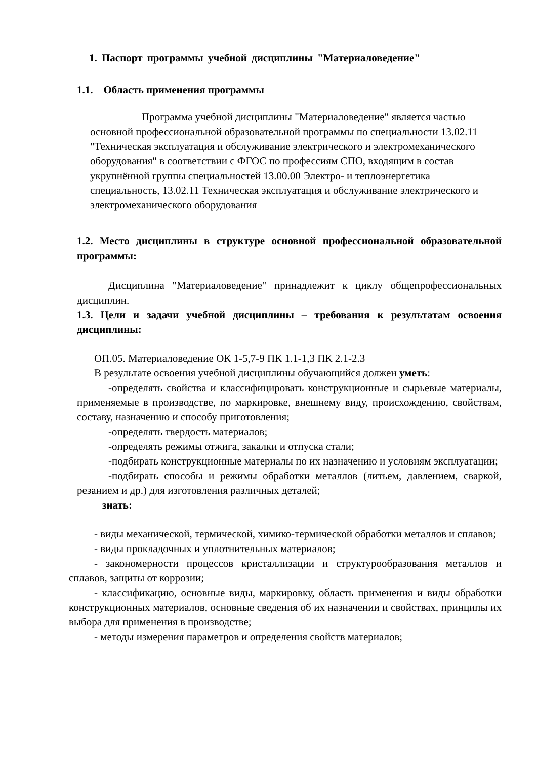1. Паспорт программы учебной дисциплины "Материаловедение"
1.1. Область применения программы
Программа учебной дисциплины "Материаловедение" является частью основной профессиональной образовательной программы по специальности 13.02.11 "Техническая эксплуатация и обслуживание электрического и электромеханического оборудования" в соответствии с ФГОС по профессиям СПО, входящим в состав укрупнённой группы специальностей 13.00.00 Электро- и теплоэнергетика специальность, 13.02.11 Техническая эксплуатация и обслуживание электрического и электромеханического оборудования
1.2. Место дисциплины в структуре основной профессиональной образовательной программы:
Дисциплина "Материаловедение" принадлежит к циклу общепрофессиональных дисциплин.
1.3. Цели и задачи учебной дисциплины – требования к результатам освоения дисциплины:
ОП.05. Материаловедение ОК 1-5,7-9 ПК 1.1-1,3 ПК 2.1-2.3
В результате освоения учебной дисциплины обучающийся должен уметь:
-определять свойства и классифицировать конструкционные и сырьевые материалы, применяемые в производстве, по маркировке, внешнему виду, происхождению, свойствам, составу, назначению и способу приготовления;
-определять твердость материалов;
-определять режимы отжига, закалки и отпуска стали;
-подбирать конструкционные материалы по их назначению и условиям эксплуатации;
-подбирать способы и режимы обработки металлов (литьем, давлением, сваркой, резанием и др.) для изготовления различных деталей;
знать:
- виды механической, термической, химико-термической обработки металлов и сплавов;
- виды прокладочных и уплотнительных материалов;
- закономерности процессов кристаллизации и структурообразования металлов и сплавов, защиты от коррозии;
- классификацию, основные виды, маркировку, область применения и виды обработки конструкционных материалов, основные сведения об их назначении и свойствах, принципы их выбора для применения в производстве;
- методы измерения параметров и определения свойств материалов;